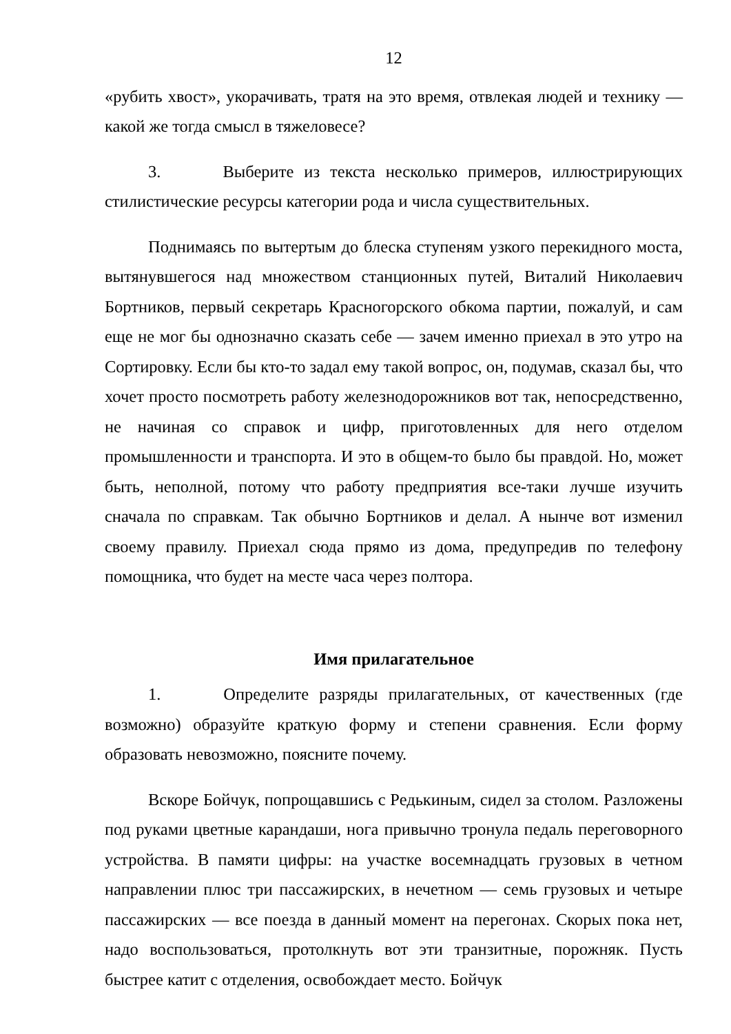12
«рубить хвост», укорачивать, тратя на это время, отвлекая людей и технику — какой же тогда смысл в тяжеловесе?
3. Выберите из текста несколько примеров, иллюстрирующих стилистические ресурсы категории рода и числа существительных.
Поднимаясь по вытертым до блеска ступеням узкого перекидного моста, вытянувшегося над множеством станционных путей, Виталий Николаевич Бортников, первый секретарь Красногорского обкома партии, пожалуй, и сам еще не мог бы однозначно сказать себе — зачем именно приехал в это утро на Сортировку. Если бы кто-то задал ему такой вопрос, он, подумав, сказал бы, что хочет просто посмотреть работу железнодорожников вот так, непосредственно, не начиная со справок и цифр, приготовленных для него отделом промышленности и транспорта. И это в общем-то было бы правдой. Но, может быть, неполной, потому что работу предприятия все-таки лучше изучить сначала по справкам. Так обычно Бортников и делал. А нынче вот изменил своему правилу. Приехал сюда прямо из дома, предупредив по телефону помощника, что будет на месте часа через полтора.
Имя прилагательное
1. Определите разряды прилагательных, от качественных (где возможно) образуйте краткую форму и степени сравнения. Если форму образовать невозможно, поясните почему.
Вскоре Бойчук, попрощавшись с Редькиным, сидел за столом. Разложены под руками цветные карандаши, нога привычно тронула педаль переговорного устройства. В памяти цифры: на участке восемнадцать грузовых в четном направлении плюс три пассажирских, в нечетном — семь грузовых и четыре пассажирских — все поезда в данный момент на перегонах. Скорых пока нет, надо воспользоваться, протолкнуть вот эти транзитные, порожняк. Пусть быстрее катит с отделения, освобождает место. Бойчук